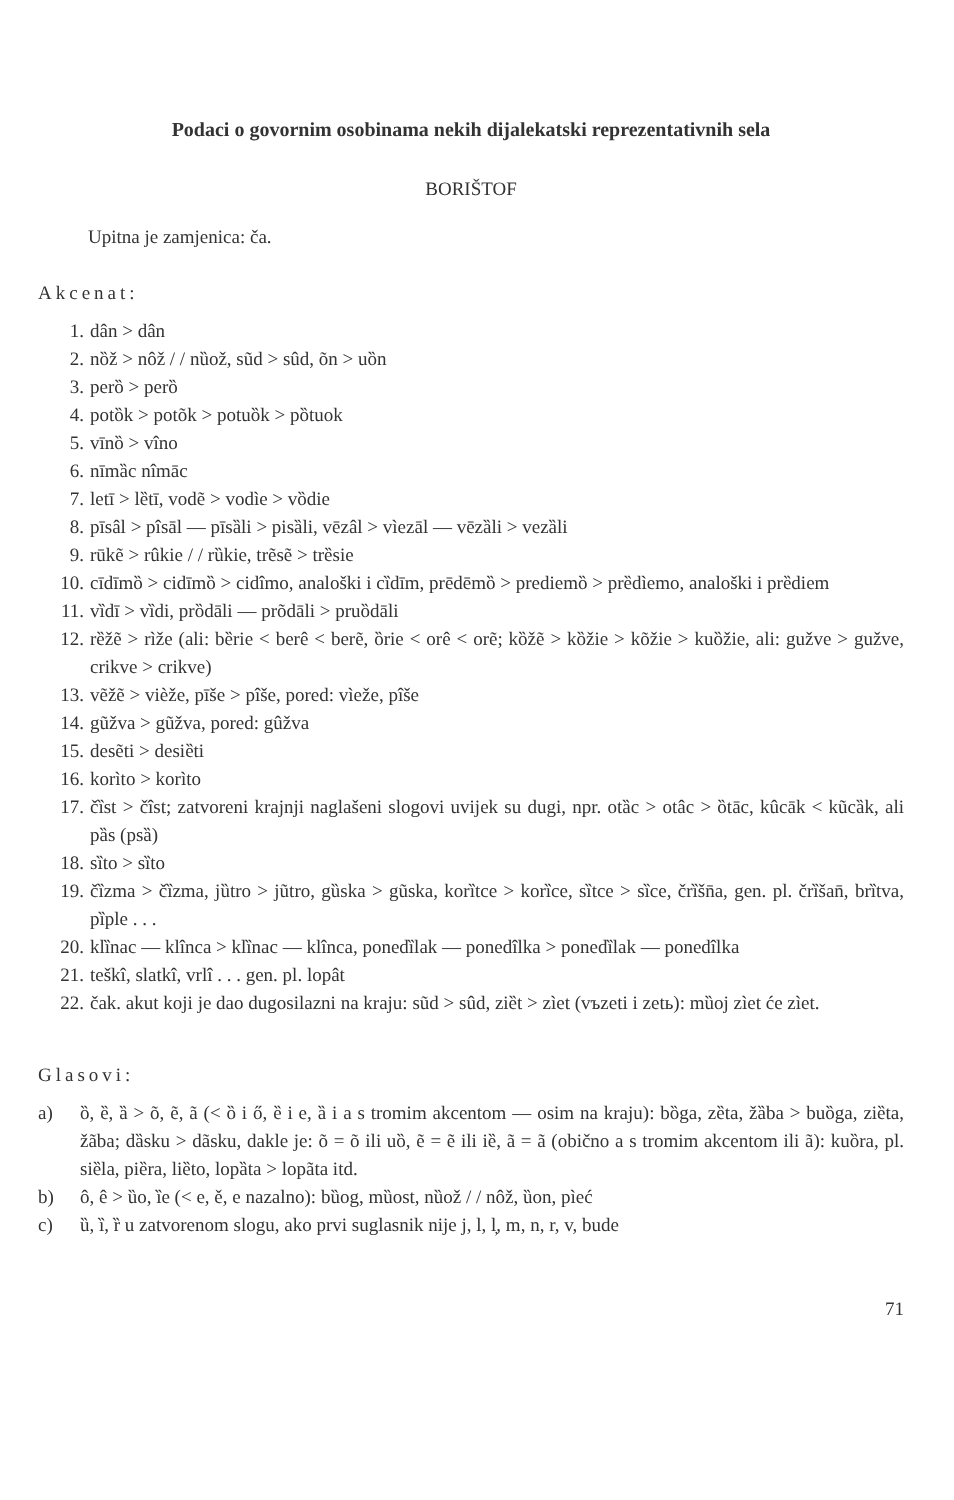Podaci o govornim osobinama nekih dijalekatski reprezentativnih sela
BORIŠTOF
Upitna je zamjenica: ča.
Akcenat:
1. dân > dân
2. nȍž > nôž / / nȕož, sũd > sûd, õn > uȍn
3. perȍ > perȍ
4. potȍk > potõk > potuȍk > pȍtuok
5. vīnȍ > vîno
6. nīmȁc nîmāc
7. letī > lȅtī, vodẽ > vodìe > vȍdie
8. pīsâl > pîsāl — pīsȁli > pisȁli, vēzâl > vìezāl — vēzȁli > vezȁli
9. rūkẽ > rûkie / / rȕkie, trẽsẽ > trȅsie
10. cīdīmȍ > cidīmȍ > cidîmo, analoški i cȉdīm, prēdēmȍ > prediemȍ > prȅdìemo, analoški i prȅdiem
11. vȉdī > vȉdi, prȍdāli — prõdāli > pruȍdāli
12. rȅžẽ > rìže (ali: bȅrie < berê < berẽ, ȍrie < orê < orẽ; kȍžẽ > kȍžie > kõžie > kuȍžie, ali: gužve > gužve, crikve > crikve)
13. vẽžẽ > vièže, pīše > pîše, pored: vìeže, pîše
14. gũžva > gũžva, pored: gûžva
15. desẽti > desiȅti
16. korìto > korìto
17. čȉst > čîst; zatvoreni krajnji naglašeni slogovi uvijek su dugi, npr. otȁc > otâc > ȍtāc, kûcāk < kũcȁk, ali pȁs (psȁ)
18. sȉto > sȉto
19. čȉzma > čȉzma, jȕtro > jũtro, gȕska > gũska, korȉtce > korȉce, sȉtce > sȉce, črȉšn̄a, gen. pl. črȉšan̄, brȉtva, pȉple . . .
20. klȉnac — klînca > klȉnac — klînca, ponedȉlak — ponedîlka > ponedȉlak — ponedîlka
21. teškî, slatkî, vrlî . . . gen. pl. lopât
22. čak. akut koji je dao dugosilazni na kraju: sũd > sûd, ziȅt > zìet (vъzeti i zetь): mȕoj zìet će zìet.
Glasovi:
a) ȍ, ȅ, ȁ > õ, ẽ, ã (< ȍ i ő, ȅ i e, ȁ i a s tromim akcentom — osim na kraju): bȍga, zȅta, žȁba > buȍga, ziȅta, žãba; dȁsku > dãsku, dakle je: õ = õ ili uȍ, ẽ = ẽ ili iȅ, ã = ã (obično a s tromim akcentom ili ã): kuȍra, pl. siȅla, piȅra, liȅto, lopȁta > lopãta itd.
b) ô, ê > ȕo, ȉe (< e, ě, e nazalno): bȕog, mȕost, nȕož / / nôž, ȕon, pìeć
c) ȕ, ȉ, ȑ u zatvorenom slogu, ako prvi suglasnik nije j, l, l̦, m, n, r, v, bude
71